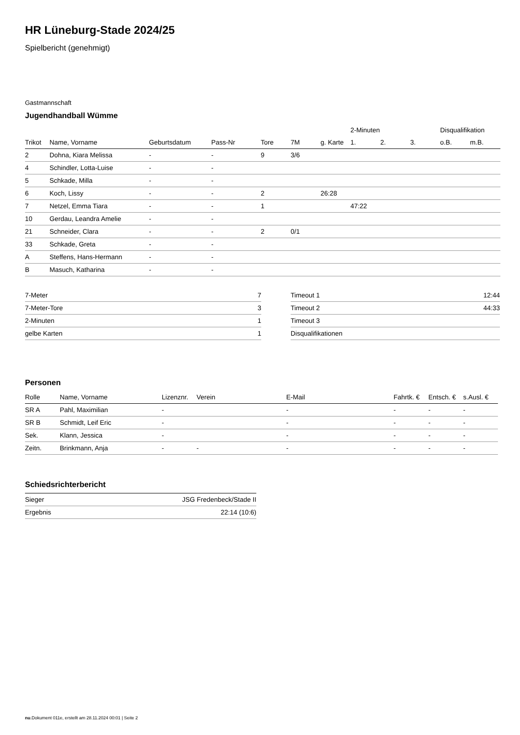HR Lüneburg-Stade 2024/25
Spielbericht (genehmigt)
Gastmannschaft
Jugendhandball Wümme
| | | | | | | | 2-Minuten | | | Disqualifikation | |
| Trikot | Name, Vorname | Geburtsdatum | Pass-Nr | Tore | 7M | g. Karte | 1. | 2. | 3. | o.B. | m.B. |
| 2 | Dohna, Kiara Melissa | - | - | 9 | 3/6 | | | | | | |
| 4 | Schindler, Lotta-Luise | - | - | | | | | | | | |
| 5 | Schkade, Milla | - | - | | | | | | | | |
| 6 | Koch, Lissy | - | - | 2 | | 26:28 | | | | | |
| 7 | Netzel, Emma Tiara | - | - | 1 | | | 47:22 | | | | |
| 10 | Gerdau, Leandra Amelie | - | - | | | | | | | | |
| 21 | Schneider, Clara | - | - | 2 | 0/1 | | | | | | |
| 33 | Schkade, Greta | - | - | | | | | | | | |
| A | Steffens, Hans-Hermann | - | - | | | | | | | | |
| B | Masuch, Katharina | - | - | | | | | | | | |
| 7-Meter | 7 |
| 7-Meter-Tore | 3 |
| 2-Minuten | 1 |
| gelbe Karten | 1 |
| Timeout 1 | 12:44 |
| Timeout 2 | 44:33 |
| Timeout 3 | |
| Disqualifikationen | |
Personen
| Rolle | Name, Vorname | Lizenznr. | Verein | E-Mail | Fahrtk. € | Entsch. € | s.Ausl. € |
| --- | --- | --- | --- | --- | --- | --- | --- |
| SR A | Pahl, Maximilian | - | | - | - | - | - |
| SR B | Schmidt, Leif Eric | - | | - | - | - | - |
| Sek. | Klann, Jessica | - | | - | - | - | - |
| Zeitn. | Brinkmann, Anja | - | - | - | - | - | - |
Schiedsrichterbericht
| Sieger | JSG Fredenbeck/Stade II |
| Ergebnis | 22:14 (10:6) |
nu.Dokument 011e, erstellt am 28.11.2024 00:01 | Seite 2